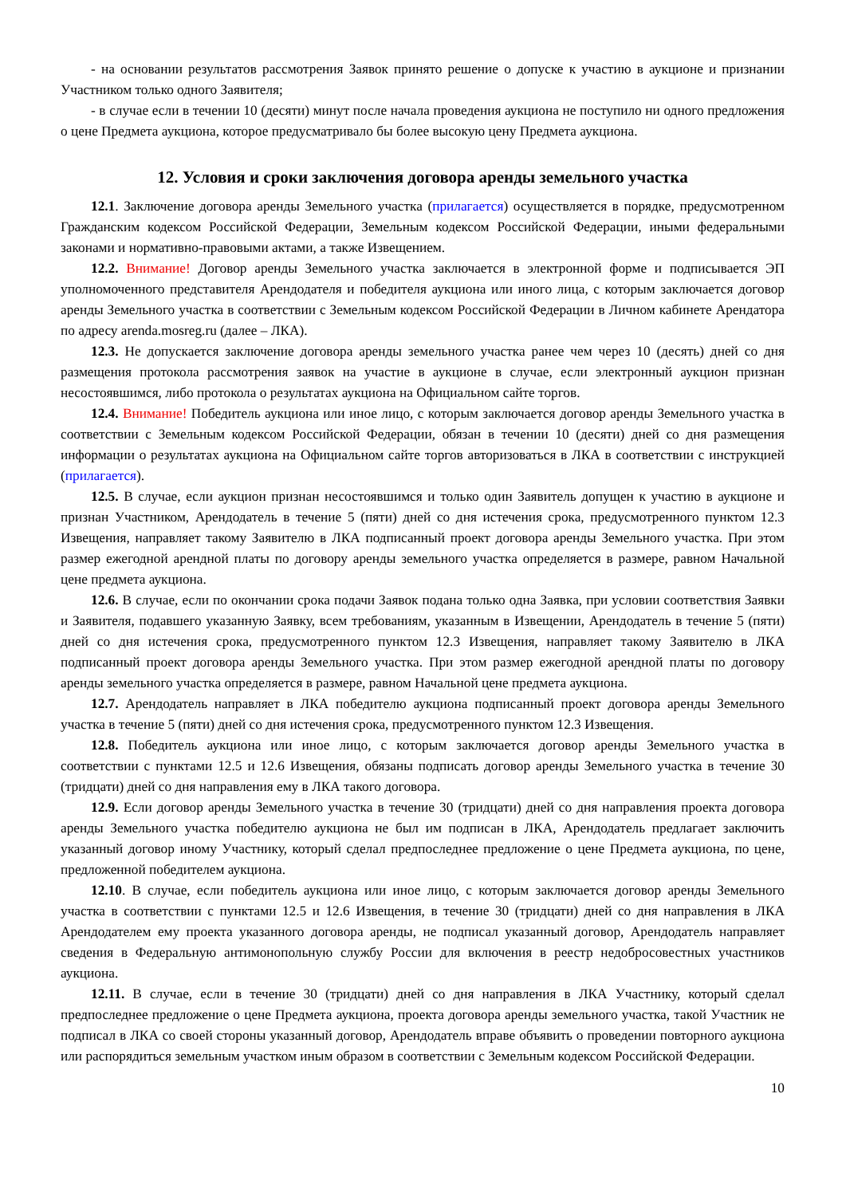- на основании результатов рассмотрения Заявок принято решение о допуске к участию в аукционе и признании Участником только одного Заявителя;
- в случае если в течении 10 (десяти) минут после начала проведения аукциона не поступило ни одного предложения о цене Предмета аукциона, которое предусматривало бы более высокую цену Предмета аукциона.
12. Условия и сроки заключения договора аренды земельного участка
12.1. Заключение договора аренды Земельного участка (прилагается) осуществляется в порядке, предусмотренном Гражданским кодексом Российской Федерации, Земельным кодексом Российской Федерации, иными федеральными законами и нормативно-правовыми актами, а также Извещением.
12.2. Внимание! Договор аренды Земельного участка заключается в электронной форме и подписывается ЭП уполномоченного представителя Арендодателя и победителя аукциона или иного лица, с которым заключается договор аренды Земельного участка в соответствии с Земельным кодексом Российской Федерации в Личном кабинете Арендатора по адресу arenda.mosreg.ru (далее – ЛКА).
12.3. Не допускается заключение договора аренды земельного участка ранее чем через 10 (десять) дней со дня размещения протокола рассмотрения заявок на участие в аукционе в случае, если электронный аукцион признан несостоявшимся, либо протокола о результатах аукциона на Официальном сайте торгов.
12.4. Внимание! Победитель аукциона или иное лицо, с которым заключается договор аренды Земельного участка в соответствии с Земельным кодексом Российской Федерации, обязан в течении 10 (десяти) дней со дня размещения информации о результатах аукциона на Официальном сайте торгов авторизоваться в ЛКА в соответствии с инструкцией (прилагается).
12.5. В случае, если аукцион признан несостоявшимся и только один Заявитель допущен к участию в аукционе и признан Участником, Арендодатель в течение 5 (пяти) дней со дня истечения срока, предусмотренного пунктом 12.3 Извещения, направляет такому Заявителю в ЛКА подписанный проект договора аренды Земельного участка. При этом размер ежегодной арендной платы по договору аренды земельного участка определяется в размере, равном Начальной цене предмета аукциона.
12.6. В случае, если по окончании срока подачи Заявок подана только одна Заявка, при условии соответствия Заявки и Заявителя, подавшего указанную Заявку, всем требованиям, указанным в Извещении, Арендодатель в течение 5 (пяти) дней со дня истечения срока, предусмотренного пунктом 12.3 Извещения, направляет такому Заявителю в ЛКА подписанный проект договора аренды Земельного участка. При этом размер ежегодной арендной платы по договору аренды земельного участка определяется в размере, равном Начальной цене предмета аукциона.
12.7. Арендодатель направляет в ЛКА победителю аукциона подписанный проект договора аренды Земельного участка в течение 5 (пяти) дней со дня истечения срока, предусмотренного пунктом 12.3 Извещения.
12.8. Победитель аукциона или иное лицо, с которым заключается договор аренды Земельного участка в соответствии с пунктами 12.5 и 12.6 Извещения, обязаны подписать договор аренды Земельного участка в течение 30 (тридцати) дней со дня направления ему в ЛКА такого договора.
12.9. Если договор аренды Земельного участка в течение 30 (тридцати) дней со дня направления проекта договора аренды Земельного участка победителю аукциона не был им подписан в ЛКА, Арендодатель предлагает заключить указанный договор иному Участнику, который сделал предпоследнее предложение о цене Предмета аукциона, по цене, предложенной победителем аукциона.
12.10. В случае, если победитель аукциона или иное лицо, с которым заключается договор аренды Земельного участка в соответствии с пунктами 12.5 и 12.6 Извещения, в течение 30 (тридцати) дней со дня направления в ЛКА Арендодателем ему проекта указанного договора аренды, не подписал указанный договор, Арендодатель направляет сведения в Федеральную антимонопольную службу России для включения в реестр недобросовестных участников аукциона.
12.11. В случае, если в течение 30 (тридцати) дней со дня направления в ЛКА Участнику, который сделал предпоследнее предложение о цене Предмета аукциона, проекта договора аренды земельного участка, такой Участник не подписал в ЛКА со своей стороны указанный договор, Арендодатель вправе объявить о проведении повторного аукциона или распорядиться земельным участком иным образом в соответствии с Земельным кодексом Российской Федерации.
10